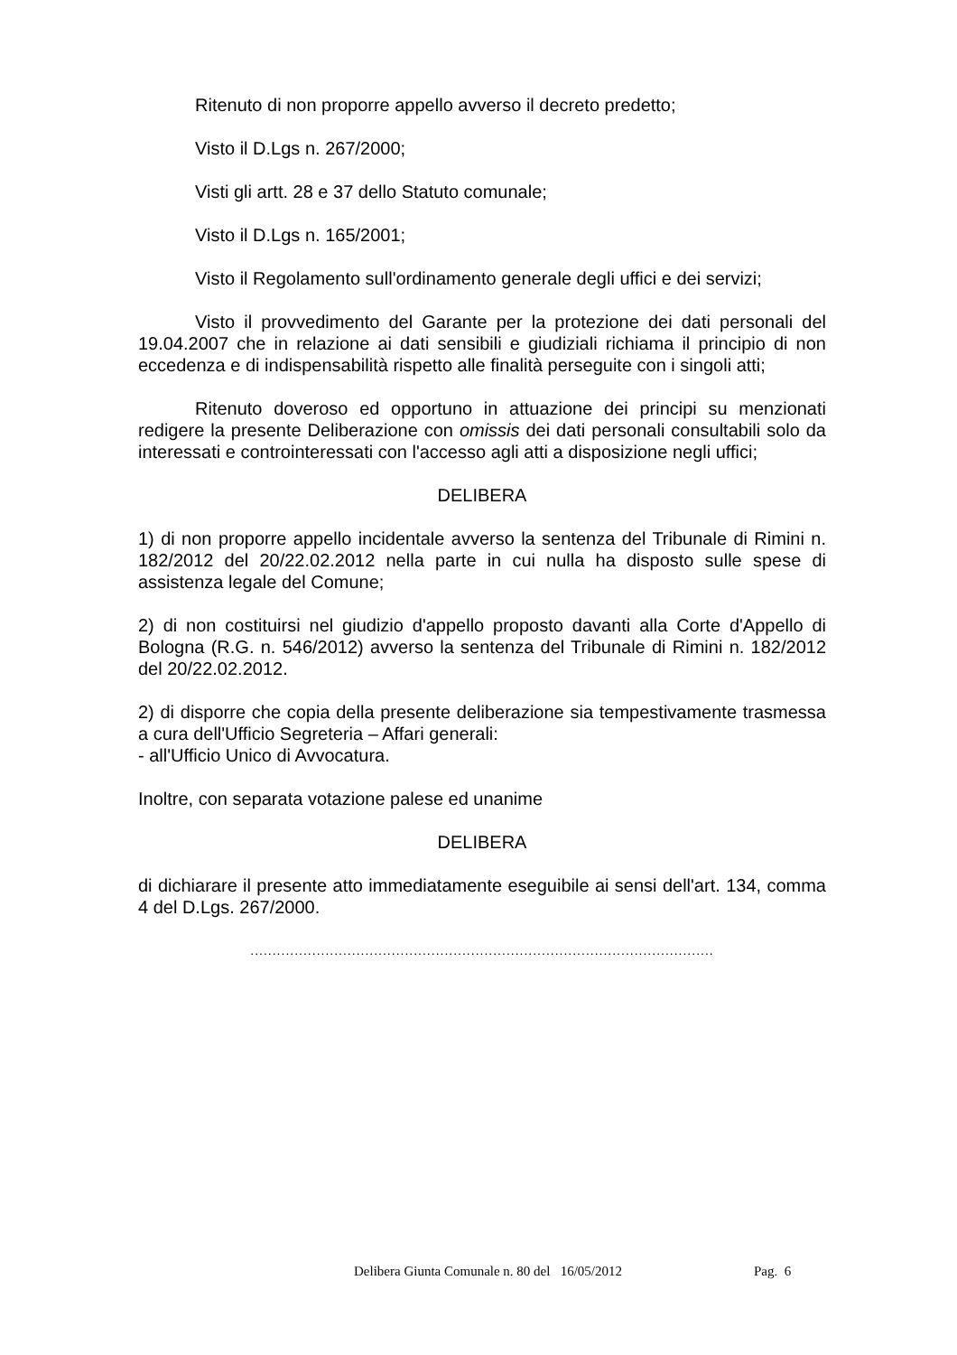Ritenuto di non proporre appello avverso il decreto predetto;
Visto il D.Lgs n. 267/2000;
Visti gli artt. 28 e 37 dello Statuto comunale;
Visto il D.Lgs n. 165/2001;
Visto il Regolamento sull'ordinamento generale degli uffici e dei servizi;
Visto il provvedimento del Garante per la protezione dei dati personali del 19.04.2007 che in relazione ai dati sensibili e giudiziali richiama il principio di non eccedenza e di indispensabilità rispetto alle finalità perseguite con i singoli atti;
Ritenuto doveroso ed opportuno in attuazione dei principi su menzionati redigere la presente Deliberazione con omissis dei dati personali consultabili solo da interessati e controinteressati con l'accesso agli atti a disposizione negli uffici;
DELIBERA
1) di non proporre appello incidentale avverso la sentenza del Tribunale di Rimini n. 182/2012 del 20/22.02.2012 nella parte in cui nulla ha disposto sulle spese di assistenza legale del Comune;
2) di non costituirsi nel giudizio d'appello proposto davanti alla Corte d'Appello di Bologna (R.G. n. 546/2012) avverso la sentenza del Tribunale di Rimini n. 182/2012 del 20/22.02.2012.
2) di disporre che copia della presente deliberazione sia tempestivamente trasmessa a cura dell'Ufficio Segreteria – Affari generali:
- all'Ufficio Unico di Avvocatura.
Inoltre, con separata votazione palese ed unanime
DELIBERA
di dichiarare il presente atto immediatamente eseguibile ai sensi dell'art. 134, comma 4 del D.Lgs. 267/2000.
.........................................................................................................
Delibera Giunta Comunale n. 80 del 16/05/2012
Pag. 6